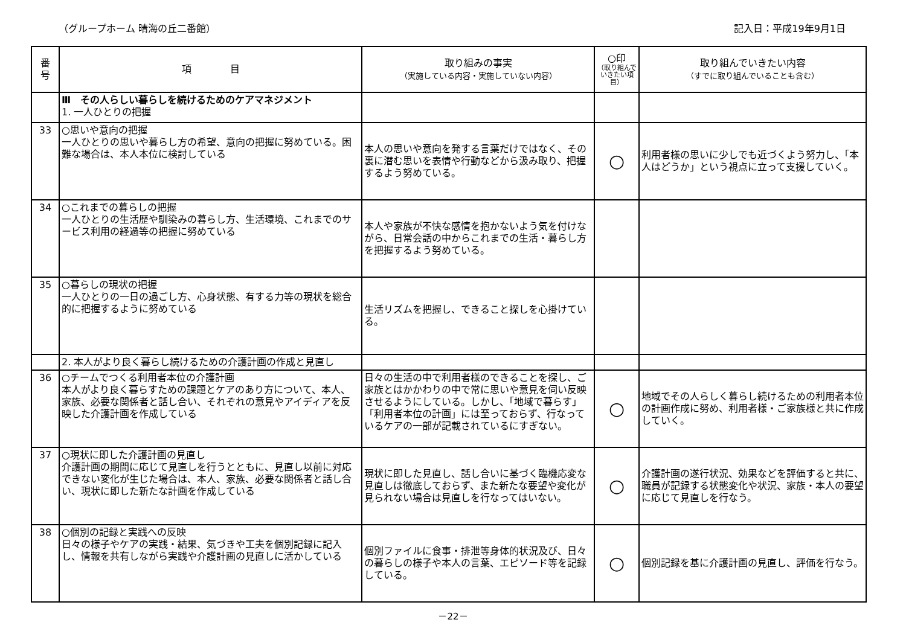（グループホーム 晴海の丘二番館） 記入日：平成19年9月1日
| 番 号 | 項 目 | 取り組みの事実 （実施している内容・実施していない内容） | ○印 （取り組んでいきたい項目） | 取り組んでいきたい内容 （すでに取り組んでいることも含む） |
| --- | --- | --- | --- | --- |
| | Ⅲ その人らしい暮らしを続けるためのケアマネジメント 1. 一人ひとりの把握 | | | |
| 33 | ○思いや意向の把握 一人ひとりの思いや暮らし方の希望、意向の把握に努めている。困難な場合は、本人本位に検討している | 本人の思いや意向を発する言葉だけではなく、その裏に潜む思いを表情や行動などから汲み取り、把握するよう努めている。 | ○ | 利用者様の思いに少しでも近づくよう努力し、「本人はどうか」という視点に立って支援していく。 |
| 34 | ○これまでの暮らしの把握 一人ひとりの生活歴や馴染みの暮らし方、生活環境、これまでのサービス利用の経過等の把握に努めている | 本人や家族が不快な感情を抱かないよう気を付けながら、日常会話の中からこれまでの生活・暮らし方を把握するよう努めている。 | | |
| 35 | ○暮らしの現状の把握 一人ひとりの一日の過ごし方、心身状態、有する力等の現状を総合的に把握するように努めている | 生活リズムを把握し、できること探しを心掛けている。 | | |
| | 2. 本人がより良く暮らし続けるための介護計画の作成と見直し | | | |
| 36 | ○チームでつくる利用者本位の介護計画 本人がより良く暮らすための課題とケアのあり方について、本人、家族、必要な関係者と話し合い、それぞれの意見やアイディアを反映した介護計画を作成している | 日々の生活の中で利用者様のできることを探し、ご家族とはかかわりの中で常に思いや意見を伺い反映させるようにしている。しかし、「地域で暮らす」「利用者本位の計画」には至っておらず、行なっているケアの一部が記載されているにすぎない。 | ○ | 地域でその人らしく暮らし続けるための利用者本位の計画作成に努め、利用者様・ご家族様と共に作成していく。 |
| 37 | ○現状に即した介護計画の見直し 介護計画の期間に応じて見直しを行うとともに、見直し以前に対応できない変化が生じた場合は、本人、家族、必要な関係者と話し合い、現状に即した新たな計画を作成している | 現状に即した見直し、話し合いに基づく臨機応変な見直しは徹底しておらず、また新たな要望や変化が見られない場合は見直しを行なってはいない。 | ○ | 介護計画の遂行状況、効果などを評価すると共に、職員が記録する状態変化や状況、家族・本人の要望に応じて見直しを行なう。 |
| 38 | ○個別の記録と実践への反映 日々の様子やケアの実践・結果、気づきや工夫を個別記録に記入し、情報を共有しながら実践や介護計画の見直しに活かしている | 個別ファイルに食事・排泄等身体的状況及び、日々の暮らしの様子や本人の言葉、エピソード等を記録している。 | ○ | 個別記録を基に介護計画の見直し、評価を行なう。 |
－22－